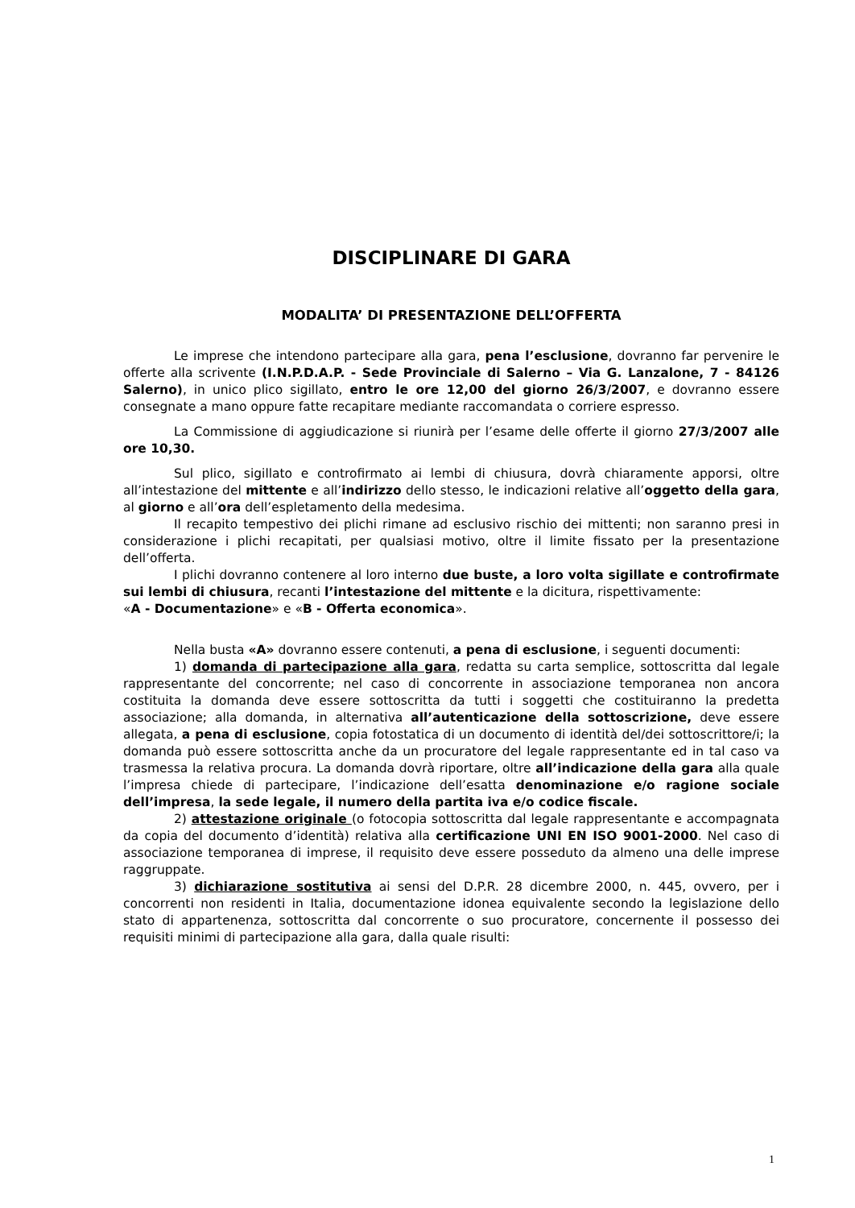DISCIPLINARE DI GARA
MODALITA’ DI PRESENTAZIONE DELL’OFFERTA
Le imprese che intendono partecipare alla gara, pena l’esclusione, dovranno far pervenire le offerte alla scrivente (I.N.P.D.A.P. - Sede Provinciale di Salerno – Via G. Lanzalone, 7 - 84126 Salerno), in unico plico sigillato, entro le ore 12,00 del giorno 26/3/2007, e dovranno essere consegnate a mano oppure fatte recapitare mediante raccomandata o corriere espresso.
La Commissione di aggiudicazione si riunirà per l’esame delle offerte il giorno 27/3/2007 alle ore 10,30.
Sul plico, sigillato e controfirmato ai lembi di chiusura, dovrà chiaramente apporsi, oltre all’intestazione del mittente e all’indirizzo dello stesso, le indicazioni relative all’oggetto della gara, al giorno e all’ora dell’espletamento della medesima.
Il recapito tempestivo dei plichi rimane ad esclusivo rischio dei mittenti; non saranno presi in considerazione i plichi recapitati, per qualsiasi motivo, oltre il limite fissato per la presentazione dell’offerta.
I plichi dovranno contenere al loro interno due buste, a loro volta sigillate e controfirmate sui lembi di chiusura, recanti l’intestazione del mittente e la dicitura, rispettivamente:
«A - Documentazione» e «B - Offerta economica».
Nella busta «A» dovranno essere contenuti, a pena di esclusione, i seguenti documenti:
1) domanda di partecipazione alla gara, redatta su carta semplice, sottoscritta dal legale rappresentante del concorrente; nel caso di concorrente in associazione temporanea non ancora costituita la domanda deve essere sottoscritta da tutti i soggetti che costituiranno la predetta associazione; alla domanda, in alternativa all’autenticazione della sottoscrizione, deve essere allegata, a pena di esclusione, copia fotostatica di un documento di identità del/dei sottoscrittore/i; la domanda può essere sottoscritta anche da un procuratore del legale rappresentante ed in tal caso va trasmessa la relativa procura. La domanda dovrà riportare, oltre all’indicazione della gara alla quale l’impresa chiede di partecipare, l’indicazione dell’esatta denominazione e/o ragione sociale dell’impresa, la sede legale, il numero della partita iva e/o codice fiscale.
2) attestazione originale (o fotocopia sottoscritta dal legale rappresentante e accompagnata da copia del documento d’identità) relativa alla certificazione UNI EN ISO 9001-2000. Nel caso di associazione temporanea di imprese, il requisito deve essere posseduto da almeno una delle imprese raggruppate.
3) dichiarazione sostitutiva ai sensi del D.P.R. 28 dicembre 2000, n. 445, ovvero, per i concorrenti non residenti in Italia, documentazione idonea equivalente secondo la legislazione dello stato di appartenenza, sottoscritta dal concorrente o suo procuratore, concernente il possesso dei requisiti minimi di partecipazione alla gara, dalla quale risulti:
1